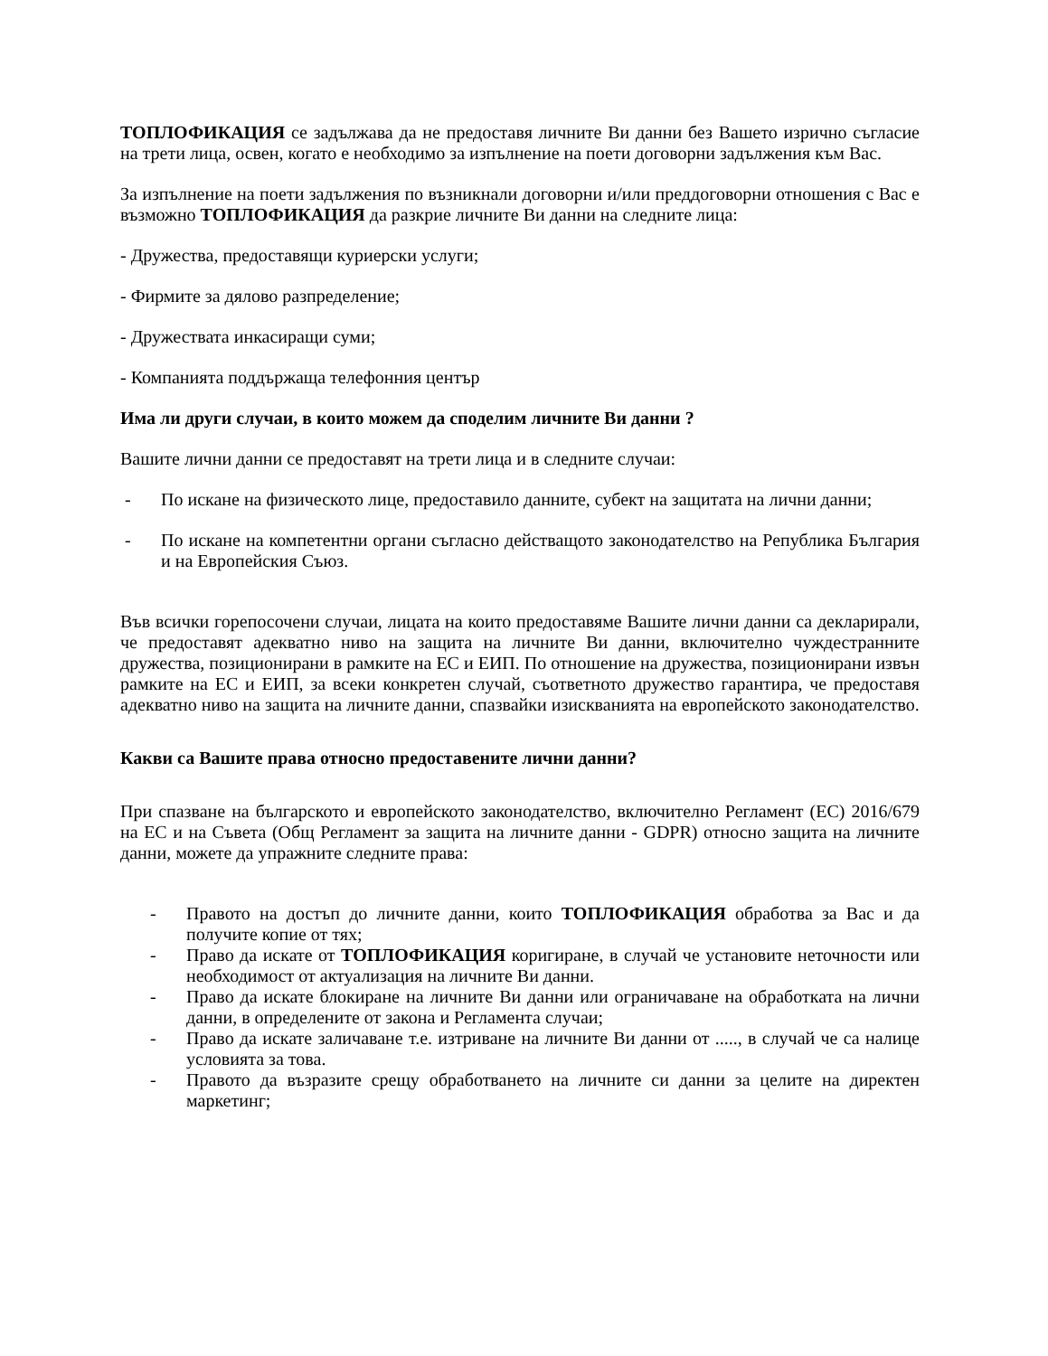ТОПЛОФИКАЦИЯ се задължава да не предоставя личните Ви данни без Вашето изрично съгласие на трети лица, освен, когато е необходимо за изпълнение на поети договорни задължения към Вас.
За изпълнение на поети задължения по възникнали договорни и/или преддоговорни отношения с Вас е възможно ТОПЛОФИКАЦИЯ да разкрие личните Ви данни на следните лица:
- Дружества, предоставящи куриерски услуги;
- Фирмите за дялово разпределение;
- Дружествата инкасиращи суми;
- Компанията поддържаща телефонния център
Има ли други случаи, в които можем да споделим личните Ви данни ?
Вашите лични данни се предоставят на трети лица и в следните случаи:
- По искане на физическото лице, предоставило данните, субект на защитата на лични данни;
- По искане на компетентни органи съгласно действащото законодателство на Република България и на Европейския Съюз.
Във всички горепосочени случаи, лицата на които предоставяме Вашите лични данни са декларирали, че предоставят адекватно ниво на защита на личните Ви данни, включително чуждестранните дружества, позиционирани в рамките на ЕС и ЕИП. По отношение на дружества, позиционирани извън рамките на ЕС и ЕИП, за всеки конкретен случай, съответното дружество гарантира, че предоставя адекватно ниво на защита на личните данни, спазвайки изискванията на европейското законодателство.
Какви са Вашите права относно предоставените лични данни?
При спазване на българското и европейското законодателство, включително Регламент (ЕС) 2016/679 на ЕС и на Съвета (Общ Регламент за защита на личните данни - GDPR) относно защита на личните данни, можете да упражните следните права:
- Правото на достъп до личните данни, които ТОПЛОФИКАЦИЯ обработва за Вас и да получите копие от тях;
- Право да искате от ТОПЛОФИКАЦИЯ коригиране, в случай че установите неточности или необходимост от актуализация на личните Ви данни.
- Право да искате блокиране на личните Ви данни или ограничаване на обработката на лични данни, в определените от закона и Регламента случаи;
- Право да искате заличаване т.е. изтриване на личните Ви данни от ....., в случай че са налице условията за това.
- Правото да възразите срещу обработването на личните си данни за целите на директен маркетинг;